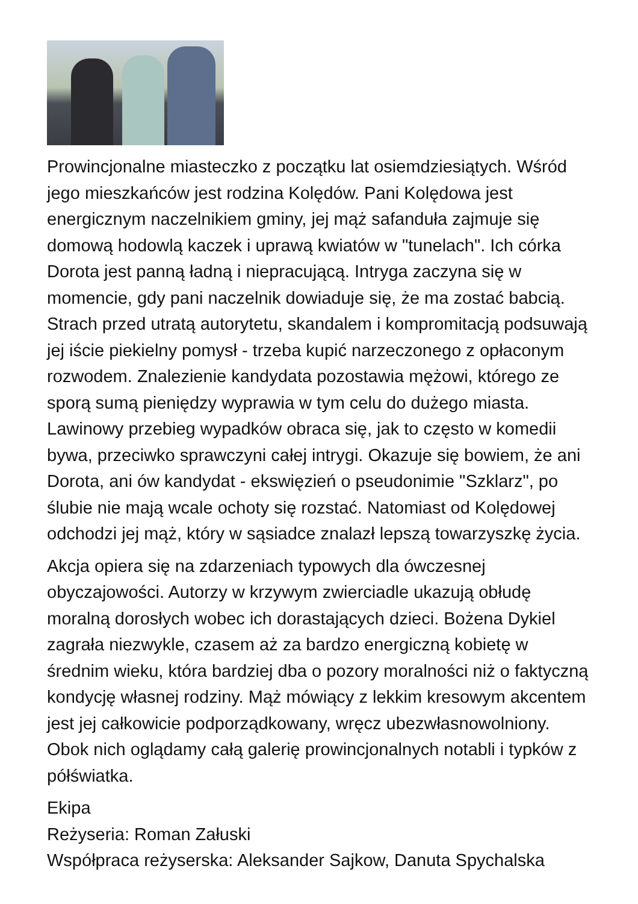Prowincjonalne miasteczko z początku lat osiemdziesiątych. Wśród jego mieszkańców jest rodzina Kolędów. Pani Kolędowa jest energicznym naczelnikiem gminy, jej mąż safanduła zajmuje się domową hodowlą kaczek i uprawą kwiatów w "tunelach". Ich córka Dorota jest panną ładną i niepracującą. Intryga zaczyna się w momencie, gdy pani naczelnik dowiaduje się, że ma zostać babcią. Strach przed utratą autorytetu, skandalem i kompromitacją podsuwają jej iście piekielny pomysł - trzeba kupić narzeczonego z opłaconym rozwodem. Znalezienie kandydata pozostawia mężowi, którego ze sporą sumą pieniędzy wyprawia w tym celu do dużego miasta. Lawinowy przebieg wypadków obraca się, jak to często w komedii bywa, przeciwko sprawczyni całej intrygi. Okazuje się bowiem, że ani Dorota, ani ów kandydat - ekswięzień o pseudonimie "Szklarz", po ślubie nie mają wcale ochoty się rozstać. Natomiast od Kolędowej odchodzi jej mąż, który w sąsiadce znalazł lepszą towarzyszkę życia.
Akcja opiera się na zdarzeniach typowych dla ówczesnej obyczajowości. Autorzy w krzywym zwierciadle ukazują obłudę moralną dorosłych wobec ich dorastających dzieci. Bożena Dykiel zagrała niezwykle, czasem aż za bardzo energiczną kobietę w średnim wieku, która bardziej dba o pozory moralności niż o faktyczną kondycję własnej rodziny. Mąż mówiący z lekkim kresowym akcentem jest jej całkowicie podporządkowany, wręcz ubezwłasnowolniony. Obok nich oglądamy całą galerię prowincjonalnych notabli i typków z półświatka.
Ekipa
Reżyseria: Roman Załuski
Współpraca reżyserska: Aleksander Sajkow, Danuta Spychalska